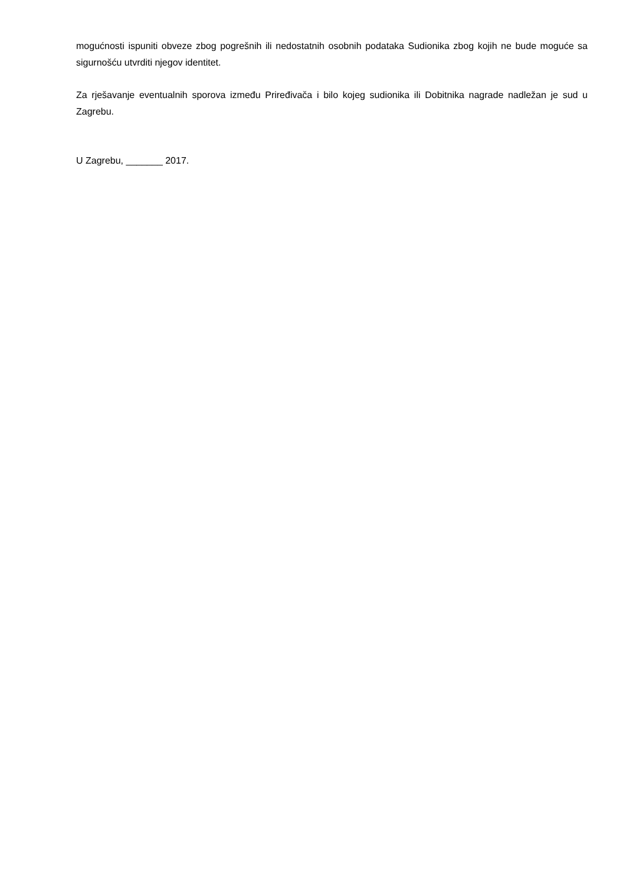mogućnosti ispuniti obveze zbog pogrešnih ili nedostatnih osobnih podataka Sudionika zbog kojih ne bude moguće sa sigurnošću utvrditi njegov identitet.
Za rješavanje eventualnih sporova između Priređivača i bilo kojeg sudionika ili Dobitnika nagrade nadležan je sud u Zagrebu.
U Zagrebu, _______ 2017.